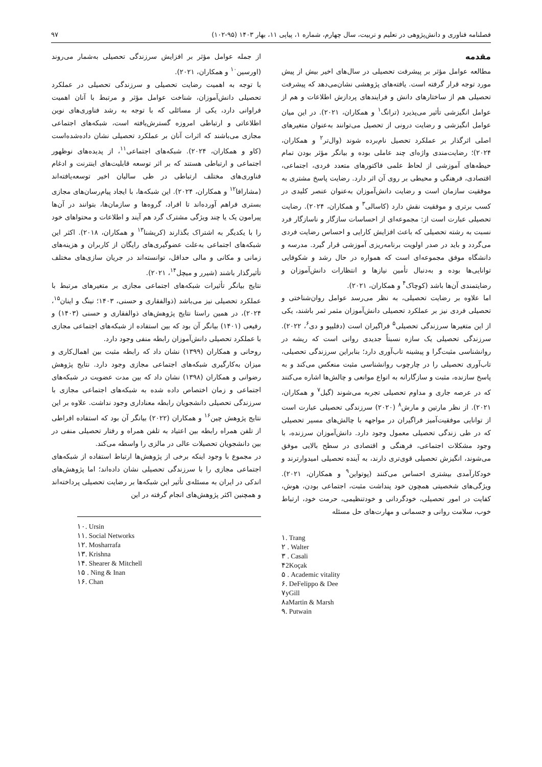فصلنامه فناوری و دانش‌پژوهی در تعلیم و تربیت، سال چهارم، شماره ۱، پیاپی ۱۱، بهار ۱۴۰۳ (۹۵-۱۰۲) ۹۷
مقدمه
مطالعه عوامل مؤثر بر پیشرفت تحصیلی در سال‌های اخیر بیش از پیش مورد توجه قرار گرفته است. یافته‌های پژوهشی نشان‌می‌دهد که پیشرفت تحصیلی هم از ساختارهای دانش و فرایندهای پردازش اطلاعات و هم از عوامل انگیزشی تأثیر می‌پذیرد (ترانگ<sup>۱</sup> و همکاران، ۲۰۲۱). در این میان عوامل انگیزشی و رضایت درونی از تحصیل می‌توانند به‌عنوان متغیرهای اصلی اثرگذار بر عملکرد تحصیل نام‌برده شوند (وال‌تر<sup>۲</sup> و همکاران، ۲۰۲۴)؛ رضایت‌مندی واژه‌ای چند عاملی بوده و بیانگر مؤثر بودن تمام حیطه‌های آموزشی از لحاظ علمی فاکتورهای متعدد فردی، اجتماعی، اقتصادی، فرهنگی و محیطی بر روی آن اثر دارد. رضایت پاسخ مشتری به موفقیت سازمان است و رضایت دانش‌آموزان به‌عنوان عنصر کلیدی در کسب برتری و موفقیت نقش دارد (کاسالی<sup>۳</sup> و همکاران، ۲۰۲۴). رضایت تحصیلی عبارت است از: مجموعه‌ای از احساسات سازگار و ناسازگار فرد نسبت به رشته تحصیلی که باعث افزایش کارایی و احساس رضایت فردی می‌گردد و باید در صدر اولویت برنامه‌ریزی آموزشی قرار گیرد. مدرسه و دانشگاه موفق مجموعه‌ای است که همواره در حال رشد و شکوفایی توانایی‌ها بوده و به‌دنبال تأمین نیازها و انتظارات دانش‌آموزان و رضایتمندی آن‌ها باشد (کوچاک<sup>۴</sup> و همکاران، ۲۰۲۱).
اما علاوه بر رضایت تحصیلی، به نظر می‌رسد عوامل روان‌شناختی و تحصیلی فردی نیز بر عملکرد تحصیلی دانش‌آموزان مثمر ثمر باشند، یکی از این متغیرها سرزندگی تحصیلی<sup>۵</sup> فراگیران است (دفلیپو و دی<sup>۶</sup>، ۲۰۲۲). سرزندگی تحصیلی یک سازه نسبتاً جدیدی روانی است که ریشه در روانشناسی مثبت‌گرا و پیشینه تاب‌آوری دارد؛ بنابراین سرزندگی تحصیلی، تاب‌آوری تحصیلی را در چارچوب روانشناسی مثبت منعکس می‌کند و به پاسخ سازنده، مثبت و سازگارانه به انواع موانعی و چالش‌ها اشاره می‌کنند که در عرصه جاری و مداوم تحصیلی تجربه می‌شوند (گیل<sup>۷</sup> و همکاران، ۲۰۲۱). از نظر مارتین و مارش<sup>۸</sup> (۲۰۲۰) سرزندگی تحصیلی عبارت است از توانایی موفقیت‌آمیز فراگیران در مواجهه با چالش‌های مسیر تحصیلی که در طی زندگی تحصیلی معمول وجود دارد. دانش‌آموزان سرزنده، با وجود مشکلات اجتماعی، فرهنگی و اقتصادی در سطح بالایی موفق می‌شوند، انگیزش تحصیلی قوی‌تری دارند، به آینده تحصیلی امیدوارترند و خودکارآمدی بیشتری احساس می‌کنند (پوتواین<sup>۹</sup> و همکاران، ۲۰۲۱). ویژگی‌های شخصیتی همچون خود پنداشت مثبت، اجتماعی بودن، هوش، کفایت در امور تحصیلی، خودگردانی و خودتنظیمی، حرمت خود، ارتباط خوب، سلامت روانی و جسمانی و مهارت‌های حل مسئله
۱. Trang
۲ . Walter
۳ . Casali
۴2Koçak
۵ . Academic vitality
۶. DeFelippo & Dee
۷yGill
۸aMartin & Marsh
۹. Putwain
از جمله عوامل مؤثر بر افزایش سرزندگی تحصیلی به‌شمار می‌روند (اورسین<sup>۱۰</sup> و همکاران، ۲۰۲۱).
با توجه به اهمیت رضایت تحصیلی و سرزندگی تحصیلی در عملکرد تحصیلی دانش‌آموزان، شناخت عوامل مؤثر و مرتبط با آنان اهمیت فراوانی دارد، یکی از مسائلی که با توجه به رشد فناوری‌های نوین اطلاعاتی و ارتباطی امروزه گسترش‌یافته است، شبکه‌های اجتماعی مجازی می‌باشند که اثرات آنان بر عملکرد تحصیلی نشان داده‌شده‌است (کاو و همکاران، ۲۰۲۴). شبکه‌های اجتماعی<sup>۱۱</sup>، از پدیده‌های نوظهور اجتماعی و ارتباطی هستند که بر اثر توسعه قابلیت‌های اینترنت و ادغام فناوری‌های مختلف ارتباطی در طی سالیان اخیر توسعه‌یافته‌اند (مشارافا<sup>۱۲</sup> و همکاران، ۲۰۲۴). این شبکه‌ها، با ایجاد پیام‌رسان‌های مجازی بستری فراهم آورده‌اند تا افراد، گروه‌ها و سازمان‌ها، بتوانند در آن‌ها پیرامون یک یا چند ویژگی مشترک گرد هم آیند و اطلاعات و محتواهای خود را با یکدیگر به اشتراک بگذارند (کریشنا<sup>۱۳</sup> و همکاران، ۲۰۱۸). اکثر این شبکه‌های اجتماعی به‌علت عضوگیری‌های رایگان از کاربران و هزینه‌های زمانی و مکانی و مالی حداقل، توانسته‌اند در جریان سازی‌های مختلف تأثیرگذار باشند (شیرر و میچل<sup>۱۴</sup>، ۲۰۲۱).
نتایج بیانگر تأثیرات شبکه‌های اجتماعی مجازی بر متغیرهای مرتبط با عملکرد تحصیلی نیز می‌باشد (ذوالفقاری و حسنی، ۱۴۰۳؛ نینگ و اینان<sup>۱۵</sup>، ۲۰۲۴)، در همین راستا نتایج پژوهش‌های ذوالفقاری و حسنی (۱۴۰۳) و رفیعی (۱۴۰۱) بیانگر آن بود که بین استفاده از شبکه‌های اجتماعی مجازی با عملکرد تحصیلی دانش‌آموزان رابطه منفی وجود دارد.
روحانی و همکاران (۱۳۹۹) نشان داد که رابطه مثبت بین اهمال‌کاری و میزان به‌کارگیری شبکه‌های اجتماعی مجازی وجود دارد. نتایج پژوهش رضوانی و همکاران (۱۳۹۸) نشان داد که بین مدت عضویت در شبکه‌های اجتماعی و زمان اختصاص داده شده به شبکه‌های اجتماعی مجازی با سرزندگی تحصیلی دانشجویان رابطه معناداری وجود نداشت. علاوه بر این نتایج پژوهش چین<sup>۱۶</sup> و همکاران (۲۰۲۲) بیانگر آن بود که استفاده افراطی از تلفن همراه رابطه بین اعتیاد به تلفن همراه و رفتار تحصیلی منفی در بین دانشجویان تحصیلات عالی در مالزی را واسطه می‌کند.
در مجموع با وجود اینکه برخی از پژوهش‌ها ارتباط استفاده از شبکه‌های اجتماعی مجازی را با سرزندگی تحصیلی نشان داده‌اند؛ اما پژوهش‌های اندکی در ایران به مسئله‌ی تأثیر این شبکه‌ها بر رضایت تحصیلی پرداخته‌اند و همچنین اکثر پژوهش‌های انجام گرفته در این
۱۰. Ursin
۱۱. Social Networks
۱۲. Mosharrafa
۱۳. Krishna
۱۴. Shearer & Mitchell
۱۵ . Ning & Inan
۱۶. Chan